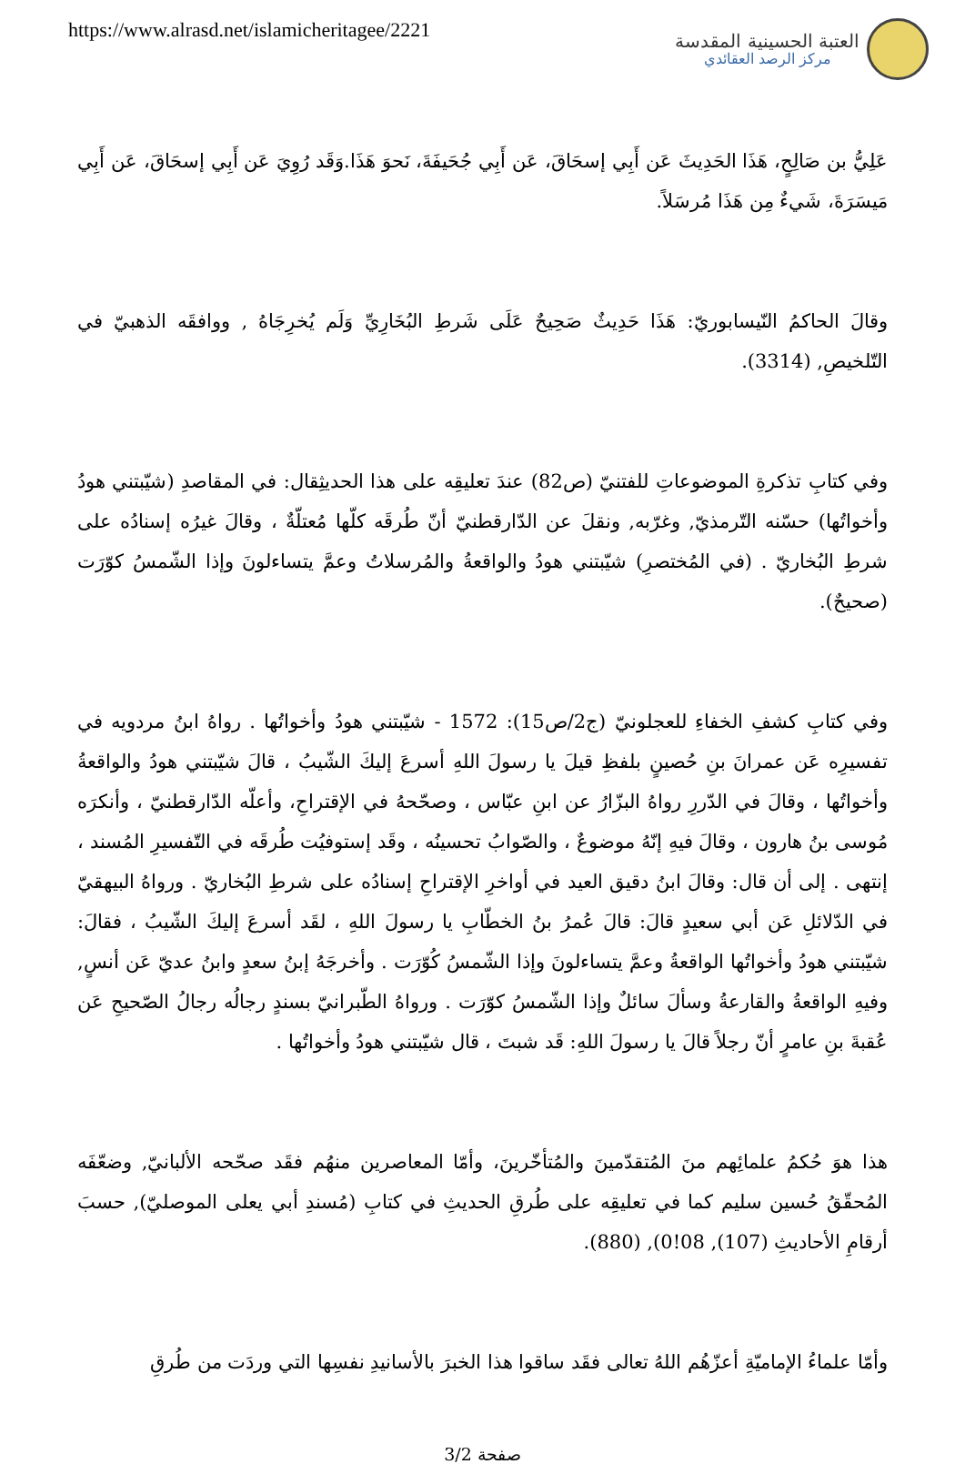https://www.alrasd.net/islamicheritagee/2221
العتبة الحسينية المقدسة
مركز الرصد العقائدي
عَلِيُّ بن صَالِحٍ، هَذَا الحَدِيثَ عَن أَبِي إسحَاقَ، عَن أَبِي جُحَيفَةَ، نَحوَ هَذَا.وَقَد رُوِيَ عَن أَبِي إسحَاقَ، عَن أَبِي مَيسَرَةَ، شَيءٌ مِن هَذَا مُرسَلاً.
وقالَ الحاكمُ النّيسابوريّ: هَذَا حَدِيثٌ صَحِيحٌ عَلَى شَرطِ البُخَارِيِّ وَلَم يُخرِجَاهُ , ووافقَه الذهبيّ في التّلخيصِ, (3314).
وفي كتابِ تذكرةِ الموضوعاتِ للفتنيّ (ص82) عندَ تعليقِه على هذا الحديثِقال: في المقاصدِ (شيّبتني هودُ وأخواتُها) حسّنه التّرمذيّ, وغرّبه, ونقلَ عن الدّارقطنيّ أنّ طُرقَه كلّها مُعتلّةٌ ، وقالَ غيرُه إسنادُه على شرطِ البُخاريّ . (في المُختصرِ) شيّبتني هودُ والواقعةُ والمُرسلاتُ وعمَّ يتساءلونَ وإذا الشّمسُ كوّرَت (صحيحٌ).
وفي كتابِ كشفِ الخفاءِ للعجلونيّ (ج2/ص15): 1572 - شيّبتني هودُ وأخواتُها . رواهُ ابنُ مردويه في تفسيرِه عَن عمرانَ بنِ حُصينٍ بلفظِ قيلَ يا رسولَ اللهِ أسرعَ إليكَ الشّيبُ ، قالَ شيّبتني هودُ والواقعةُ وأخواتُها ، وقالَ في الدّررِ رواهُ البزّارُ عن ابنِ عبّاس ، وصحّحهُ في الإقتراحِ، وأعلّه الدّارقطنيّ ، وأنكرَه مُوسى بنُ هارون ، وقالَ فيهِ إنّهُ موضوعٌ ، والصّوابُ تحسينُه ، وقَد إستوفيُت طُرقَه في التّفسيرِ المُسند ، إنتهى . إلى أن قال: وقالَ ابنُ دقيق العيد في أواخرِ الإقتراحِ إسنادُه على شرطِ البُخاريّ . ورواهُ البيهقيّ في الدّلائلِ عَن أبي سعيدٍ قالَ: قالَ عُمرُ بنُ الخطّابِ يا رسولَ اللهِ ، لقَد أسرعَ إليكَ الشّيبُ ، فقالَ: شيّبتني هودُ وأخواتُها الواقعةُ وعمَّ يتساءلونَ وإذا الشّمسُ كُوّرَت . وأخرجَهُ إبنُ سعدٍ وابنُ عديّ عَن أنسٍ, وفيهِ الواقعةُ والقارعةُ وسألَ سائلٌ وإذا الشّمسُ كوّرَت . ورواهُ الطّبرانيّ بسندٍ رجالُه رجالُ الصّحيحِ عَن عُقبةَ بنِ عامرٍ أنّ رجلاً قالَ يا رسولَ اللهِ: قَد شبتَ ، قال شيّبتني هودُ وأخواتُها .
هذا هوَ حُكمُ علمائِهم منَ المُتقدّمينَ والمُتأخّرينَ، وأمّا المعاصرين منهُم فقَد صحّحه الألبانيّ, وضعّفَه المُحقّقُ حُسين سليم كما في تعليقِه على طُرقِ الحديثِ في كتابِ (مُسندِ أبي يعلى الموصليّ), حسبَ أرقامِ الأحاديثِ (107), 08!0), (880).
وأمّا علماءُ الإماميّةِ أعزّهُم اللهُ تعالى فقَد ساقوا هذا الخبرَ بالأسانيدِ نفسِها التي وردَت من طُرقِ
صفحة 3/2